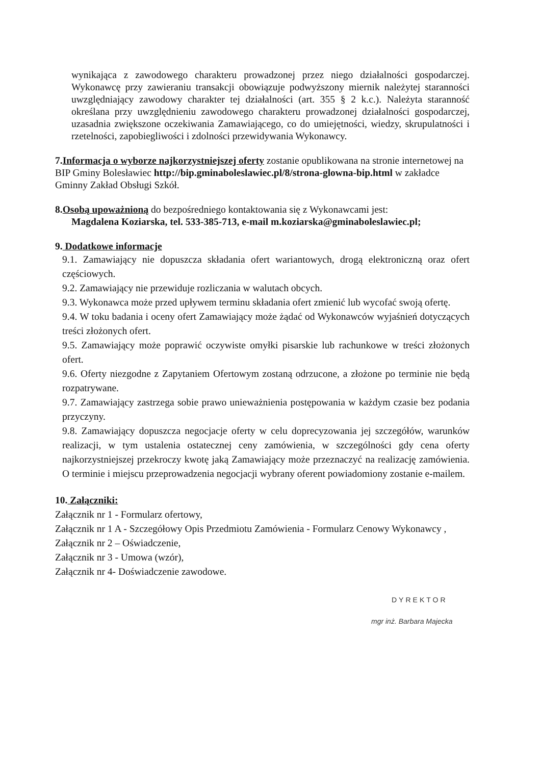wynikająca z zawodowego charakteru prowadzonej przez niego działalności gospodarczej. Wykonawcę przy zawieraniu transakcji obowiązuje podwyższony miernik należytej staranności uwzględniający zawodowy charakter tej działalności (art. 355 § 2 k.c.). Należyta staranność określana przy uwzględnieniu zawodowego charakteru prowadzonej działalności gospodarczej, uzasadnia zwiększone oczekiwania Zamawiającego, co do umiejętności, wiedzy, skrupulatności i rzetelności, zapobiegliwości i zdolności przewidywania Wykonawcy.
7.Informacja o wyborze najkorzystniejszej oferty zostanie opublikowana na stronie internetowej na BIP Gminy Bolesławiec http://bip.gminaboleslawiec.pl/8/strona-glowna-bip.html w zakładce Gminny Zakład Obsługi Szkół.
8.Osobą upoważnioną do bezpośredniego kontaktowania się z Wykonawcami jest:
Magdalena Koziarska, tel. 533-385-713, e-mail m.koziarska@gminaboleslawiec.pl;
9. Dodatkowe informacje
9.1. Zamawiający nie dopuszcza składania ofert wariantowych, drogą elektroniczną oraz ofert częściowych.
9.2. Zamawiający nie przewiduje rozliczania w walutach obcych.
9.3. Wykonawca może przed upływem terminu składania ofert zmienić lub wycofać swoją ofertę.
9.4. W toku badania i oceny ofert Zamawiający może żądać od Wykonawców wyjaśnień dotyczących treści złożonych ofert.
9.5. Zamawiający może poprawić oczywiste omyłki pisarskie lub rachunkowe w treści złożonych ofert.
9.6. Oferty niezgodne z Zapytaniem Ofertowym zostaną odrzucone, a złożone po terminie nie będą rozpatrywane.
9.7. Zamawiający zastrzega sobie prawo unieważnienia postępowania w każdym czasie bez podania przyczyny.
9.8. Zamawiający dopuszcza negocjacje oferty w celu doprecyzowania jej szczegółów, warunków realizacji, w tym ustalenia ostatecznej ceny zamówienia, w szczególności gdy cena oferty najkorzystniejszej przekroczy kwotę jaką Zamawiający może przeznaczyć na realizację zamówienia. O terminie i miejscu przeprowadzenia negocjacji wybrany oferent powiadomiony zostanie e-mailem.
10. Załączniki:
Załącznik nr 1 - Formularz ofertowy,
Załącznik nr 1 A - Szczegółowy Opis Przedmiotu Zamówienia - Formularz Cenowy Wykonawcy ,
Załącznik nr 2 – Oświadczenie,
Załącznik nr 3 - Umowa (wzór),
Załącznik nr 4- Doświadczenie zawodowe.
DYREKTOR
mgr inż. Barbara Majecka